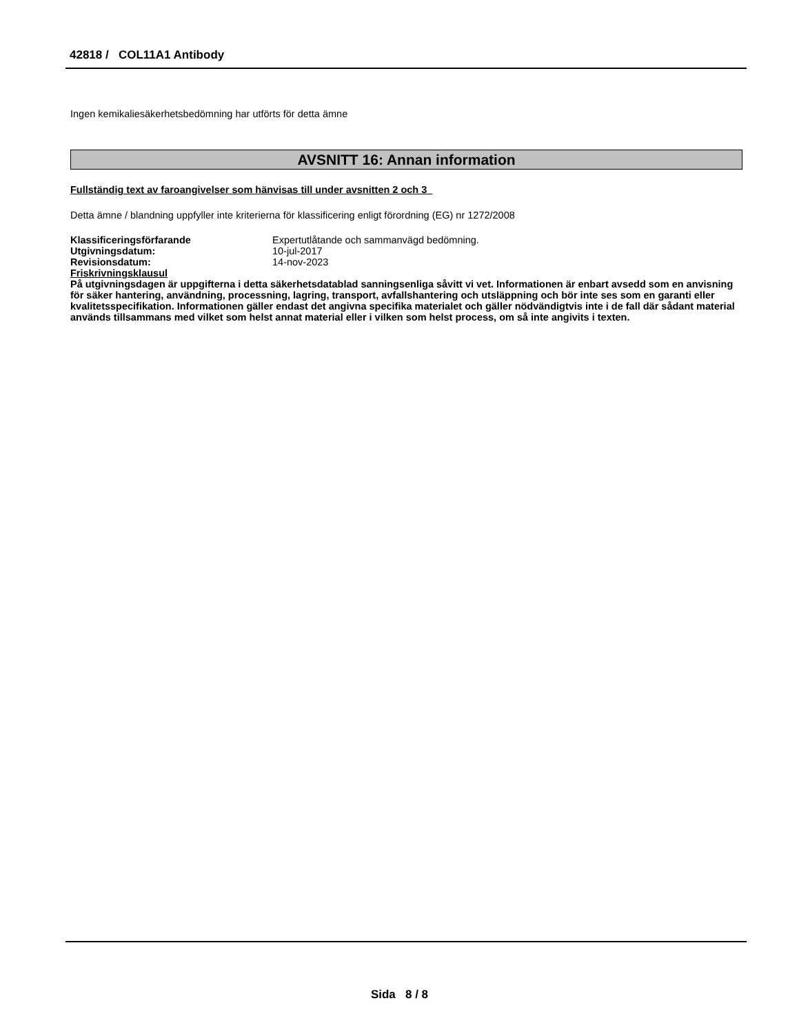42818 / COL11A1 Antibody
Ingen kemikaliesäkerhetsbedömning har utförts för detta ämne
AVSNITT 16: Annan information
Fullständig text av faroangivelser som hänvisas till under avsnitten 2 och 3
Detta ämne / blandning uppfyller inte kriterierna för klassificering enligt förordning (EG) nr 1272/2008
| Klassificeringsförfarande | Expertutlåtande och sammanvägd bedömning. |
| Utgivningsdatum: | 10-jul-2017 |
| Revisionsdatum: | 14-nov-2023 |
Friskrivningsklausul
På utgivningsdagen är uppgifterna i detta säkerhetsdatablad sanningsenliga såvitt vi vet. Informationen är enbart avsedd som en anvisning för säker hantering, användning, processning, lagring, transport, avfallshantering och utsläppning och bör inte ses som en garanti eller kvalitetsspecifikation. Informationen gäller endast det angivna specifika materialet och gäller nödvändigtvis inte i de fall där sådant material används tillsammans med vilket som helst annat material eller i vilken som helst process, om så inte angivits i texten.
Sida 8 / 8